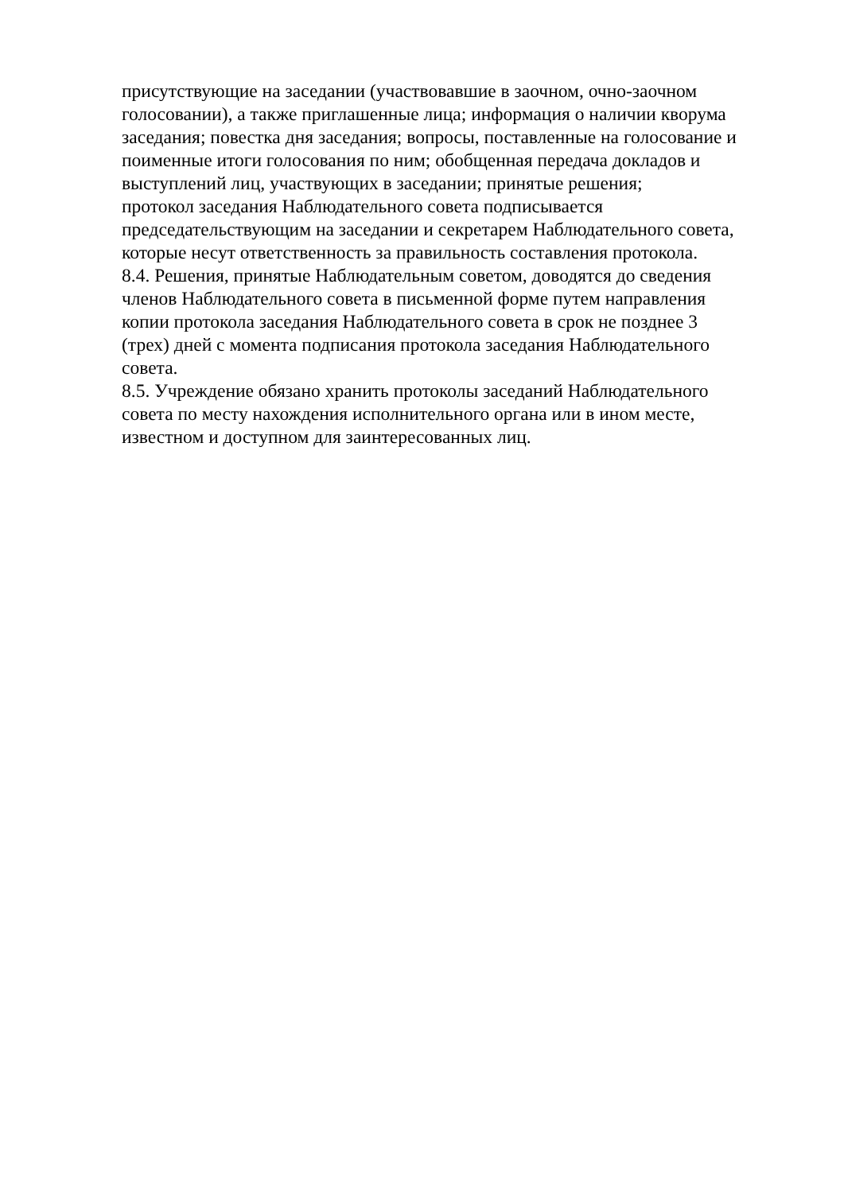присутствующие на заседании (участвовавшие в заочном, очно-заочном
голосовании), а также приглашенные лица; информация о наличии кворума
заседания; повестка дня заседания; вопросы, поставленные на голосование и
поименные итоги голосования по ним; обобщенная передача докладов и
выступлений лиц, участвующих в заседании; принятые решения;
протокол заседания Наблюдательного совета подписывается
председательствующим на заседании и секретарем Наблюдательного совета,
которые несут ответственность за правильность составления протокола.
8.4. Решения, принятые Наблюдательным советом, доводятся до сведения
членов Наблюдательного совета в письменной форме путем направления
копии протокола заседания Наблюдательного совета в срок не позднее 3
(трех) дней с момента подписания протокола заседания Наблюдательного
совета.
8.5. Учреждение обязано хранить протоколы заседаний Наблюдательного
совета по месту нахождения исполнительного органа или в ином месте,
известном и доступном для заинтересованных лиц.